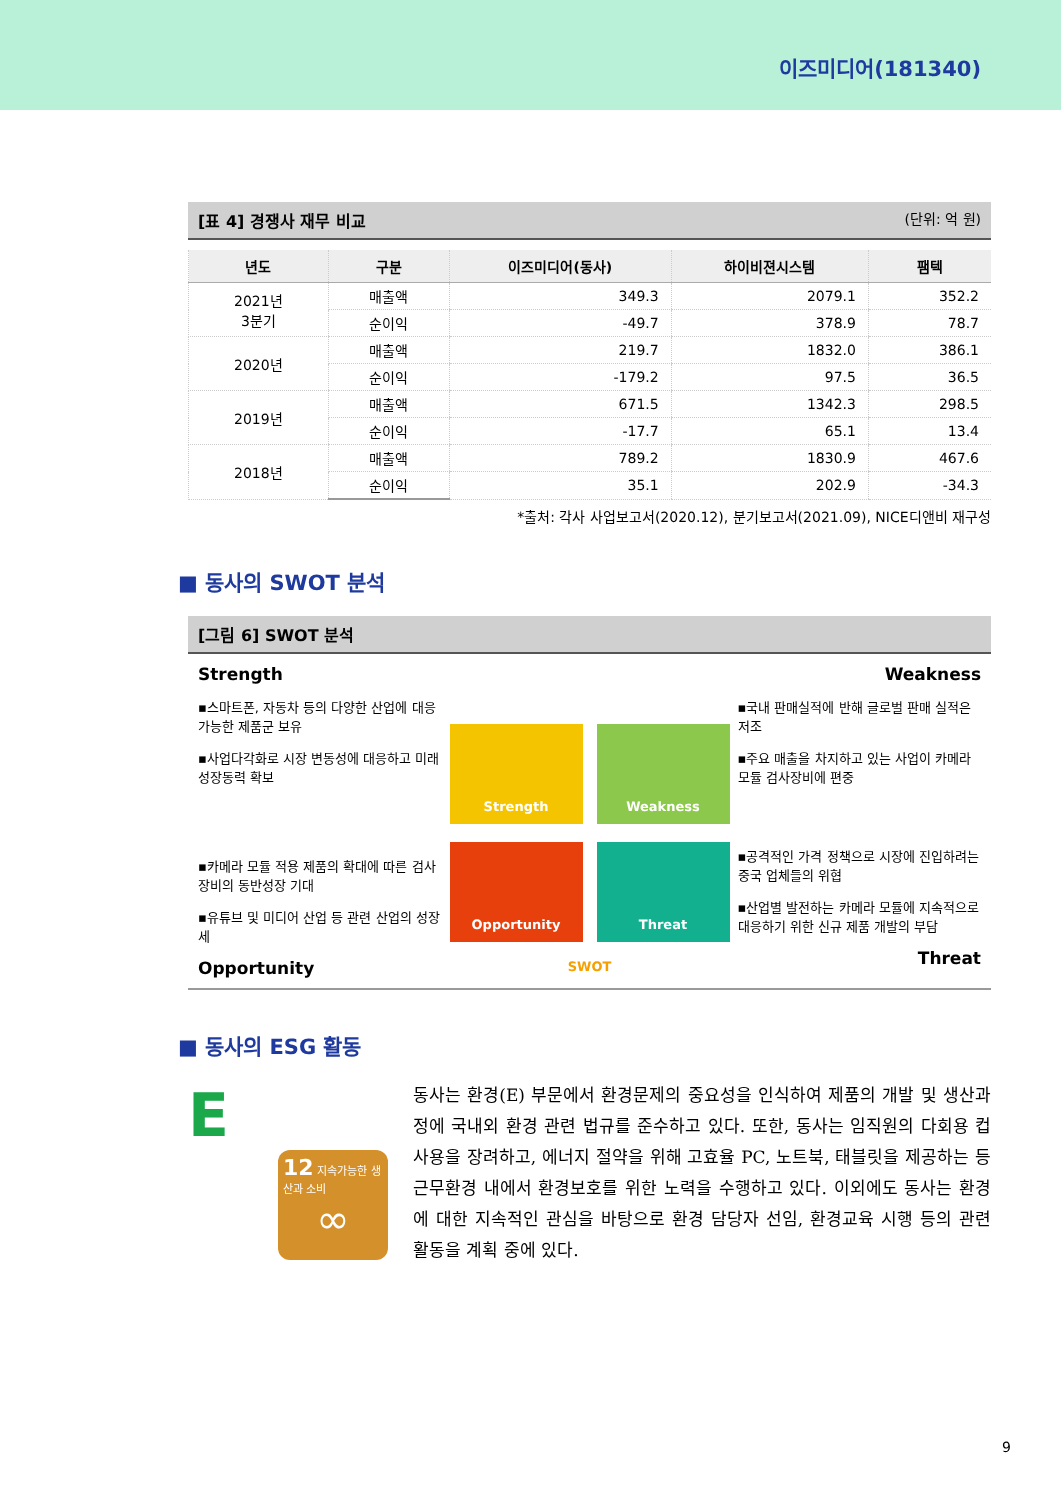이즈미디어(181340)
[표 4] 경쟁사 재무 비교 (단위: 억 원)
| 년도 | 구분 | 이즈미디어(동사) | 하이비젼시스템 | 팸텍 |
| --- | --- | --- | --- | --- |
| 2021년 3분기 | 매출액 | 349.3 | 2079.1 | 352.2 |
| | 순이익 | -49.7 | 378.9 | 78.7 |
| 2020년 | 매출액 | 219.7 | 1832.0 | 386.1 |
| | 순이익 | -179.2 | 97.5 | 36.5 |
| 2019년 | 매출액 | 671.5 | 1342.3 | 298.5 |
| | 순이익 | -17.7 | 65.1 | 13.4 |
| 2018년 | 매출액 | 789.2 | 1830.9 | 467.6 |
| | 순이익 | 35.1 | 202.9 | -34.3 |
*출처: 각사 사업보고서(2020.12), 분기보고서(2021.09), NICE디앤비 재구성
■ 동사의 SWOT 분석
[그림 6] SWOT 분석
Strength
▪스마트폰, 자동차 등의 다양한 산업에 대응 가능한 제품군 보유
▪사업다각화로 시장 변동성에 대응하고 미래 성장동력 확보
▪카메라 모듈 적용 제품의 확대에 따른 검사장비의 동반성장 기대
▪유튜브 및 미디어 산업 등 관련 산업의 성장세
Opportunity
Strength
Weakness
Opportunity
Threat
SWOT
Weakness
▪국내 판매실적에 반해 글로벌 판매 실적은 저조
▪주요 매출을 차지하고 있는 사업이 카메라 모듈 검사장비에 편중
▪공격적인 가격 정책으로 시장에 진입하려는 중국 업체들의 위협
▪산업별 발전하는 카메라 모듈에 지속적으로 대응하기 위한 신규 제품 개발의 부담
Threat
■ 동사의 ESG 활동
E
12 지속가능한 생산과 소비
∞
동사는 환경(E) 부문에서 환경문제의 중요성을 인식하여 제품의 개발 및 생산과정에 국내외 환경 관련 법규를 준수하고 있다. 또한, 동사는 임직원의 다회용 컵 사용을 장려하고, 에너지 절약을 위해 고효율 PC, 노트북, 태블릿을 제공하는 등 근무환경 내에서 환경보호를 위한 노력을 수행하고 있다. 이외에도 동사는 환경에 대한 지속적인 관심을 바탕으로 환경 담당자 선임, 환경교육 시행 등의 관련 활동을 계획 중에 있다.
9